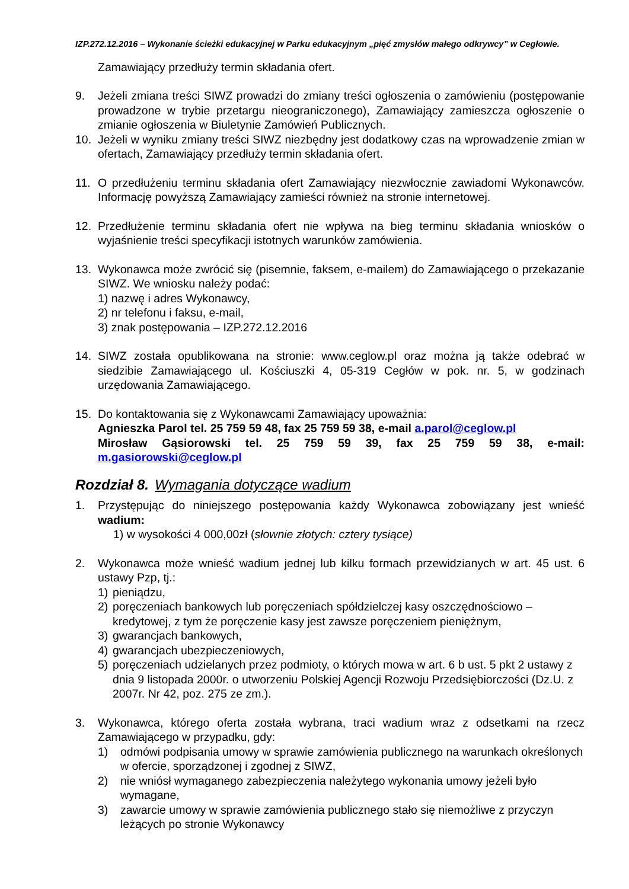IZP.272.12.2016 – Wykonanie ścieżki edukacyjnej w Parku edukacyjnym „pięć zmysłów małego odkrywcy” w Cegłowie.
Zamawiający przedłuży termin składania ofert.
9. Jeżeli zmiana treści SIWZ prowadzi do zmiany treści ogłoszenia o zamówieniu (postępowanie prowadzone w trybie przetargu nieograniczonego), Zamawiający zamieszcza ogłoszenie o zmianie ogłoszenia w Biuletynie Zamówień Publicznych.
10. Jeżeli w wyniku zmiany treści SIWZ niezbędny jest dodatkowy czas na wprowadzenie zmian w ofertach, Zamawiający przedłuży termin składania ofert.
11. O przedłużeniu terminu składania ofert Zamawiający niezwłocznie zawiadomi Wykonawców. Informację powyższą Zamawiający zamieści również na stronie internetowej.
12. Przedłużenie terminu składania ofert nie wpływa na bieg terminu składania wniosków o wyjaśnienie treści specyfikacji istotnych warunków zamówienia.
13. Wykonawca może zwrócić się (pisemnie, faksem, e-mailem) do Zamawiającego o przekazanie SIWZ. We wniosku należy podać:
1) nazwę i adres Wykonawcy,
2) nr telefonu i faksu, e-mail,
3) znak postępowania – IZP.272.12.2016
14. SIWZ została opublikowana na stronie: www.ceglow.pl oraz można ją także odebrać w siedzibie Zamawiającego ul. Kościuszki 4, 05-319 Cegłów w pok. nr. 5, w godzinach urzędowania Zamawiającego.
15. Do kontaktowania się z Wykonawcami Zamawiający upoważnia:
Agnieszka Parol tel. 25 759 59 48, fax 25 759 59 38, e-mail a.parol@ceglow.pl
Mirosław Gąsiorowski tel. 25 759 59 39, fax 25 759 59 38, e-mail: m.gasiorowski@ceglow.pl
Rozdział 8. Wymagania dotyczące wadium
1. Przystępując do niniejszego postępowania każdy Wykonawca zobowiązany jest wnieść wadium:
1) w wysokości 4 000,00zł (słownie złotych: cztery tysiące)
2. Wykonawca może wnieść wadium jednej lub kilku formach przewidzianych w art. 45 ust. 6 ustawy Pzp, tj.:
1) pieniądzu,
2) poręczeniach bankowych lub poręczeniach spółdzielczej kasy oszczędnościowo – kredytowej, z tym że poręczenie kasy jest zawsze poręczeniem pieniężnym,
3) gwarancjach bankowych,
4) gwarancjach ubezpieczeniowych,
5) poręczeniach udzielanych przez podmioty, o których mowa w art. 6 b ust. 5 pkt 2 ustawy z dnia 9 listopada 2000r. o utworzeniu Polskiej Agencji Rozwoju Przedsiębiorczości (Dz.U. z 2007r. Nr 42, poz. 275 ze zm.).
3. Wykonawca, którego oferta została wybrana, traci wadium wraz z odsetkami na rzecz Zamawiającego w przypadku, gdy:
1) odmówi podpisania umowy w sprawie zamówienia publicznego na warunkach określonych w ofercie, sporządzonej i zgodnej z SIWZ,
2) nie wniósł wymaganego zabezpieczenia należytego wykonania umowy jeżeli było wymagane,
3) zawarcie umowy w sprawie zamówienia publicznego stało się niemożliwe z przyczyn leżących po stronie Wykonawcy